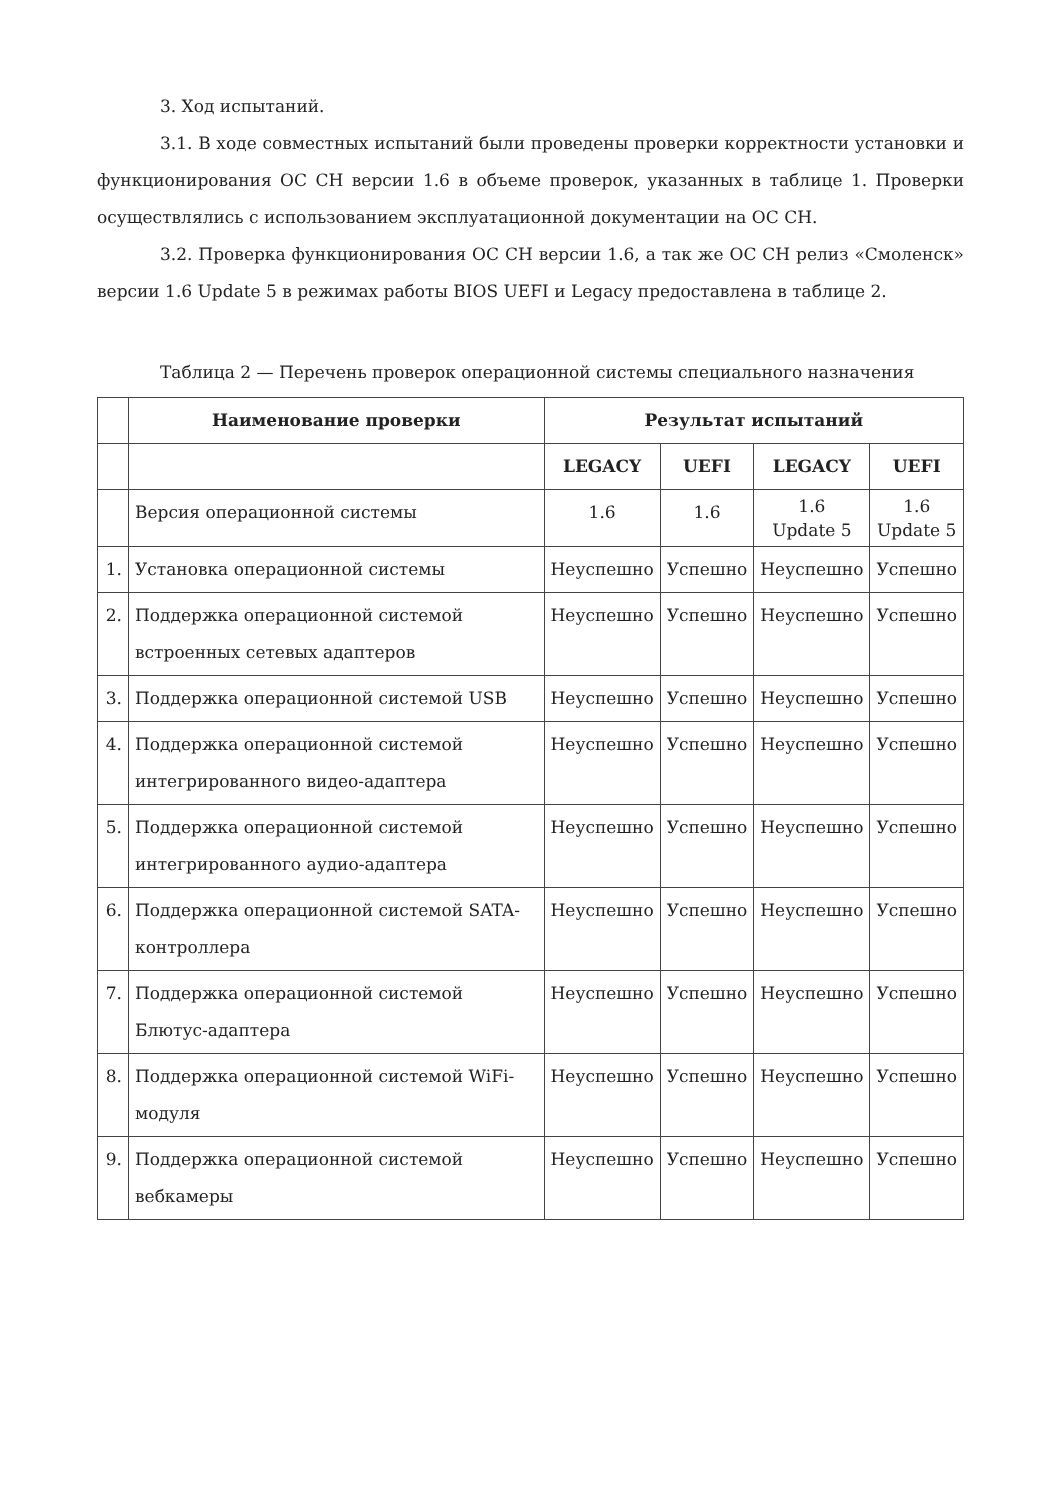3. Ход испытаний.
3.1. В ходе совместных испытаний были проведены проверки корректности установки и функционирования ОС СН версии 1.6 в объеме проверок, указанных в таблице 1. Проверки осуществлялись с использованием эксплуатационной документации на ОС СН.
3.2. Проверка функционирования ОС СН версии 1.6, а так же ОС СН релиз «Смоленск» версии 1.6 Update 5 в режимах работы BIOS UEFI и Legacy предоставлена в таблице 2.
Таблица 2 — Перечень проверок операционной системы специального назначения
| | Наименование проверки | Результат испытаний | | | |
| --- | --- | --- | --- | --- | --- |
| | | LEGACY | UEFI | LEGACY | UEFI |
| | Версия операционной системы | 1.6 | 1.6 | 1.6 Update 5 | 1.6 Update 5 |
| 1. | Установка операционной системы | Неуспешно | Успешно | Неуспешно | Успешно |
| 2. | Поддержка операционной системой встроенных сетевых адаптеров | Неуспешно | Успешно | Неуспешно | Успешно |
| 3. | Поддержка операционной системой USB | Неуспешно | Успешно | Неуспешно | Успешно |
| 4. | Поддержка операционной системой интегрированного видео-адаптера | Неуспешно | Успешно | Неуспешно | Успешно |
| 5. | Поддержка операционной системой интегрированного аудио-адаптера | Неуспешно | Успешно | Неуспешно | Успешно |
| 6. | Поддержка операционной системой SATA-контроллера | Неуспешно | Успешно | Неуспешно | Успешно |
| 7. | Поддержка операционной системой Блютус-адаптера | Неуспешно | Успешно | Неуспешно | Успешно |
| 8. | Поддержка операционной системой WiFi-модуля | Неуспешно | Успешно | Неуспешно | Успешно |
| 9. | Поддержка операционной системой вебкамеры | Неуспешно | Успешно | Неуспешно | Успешно |